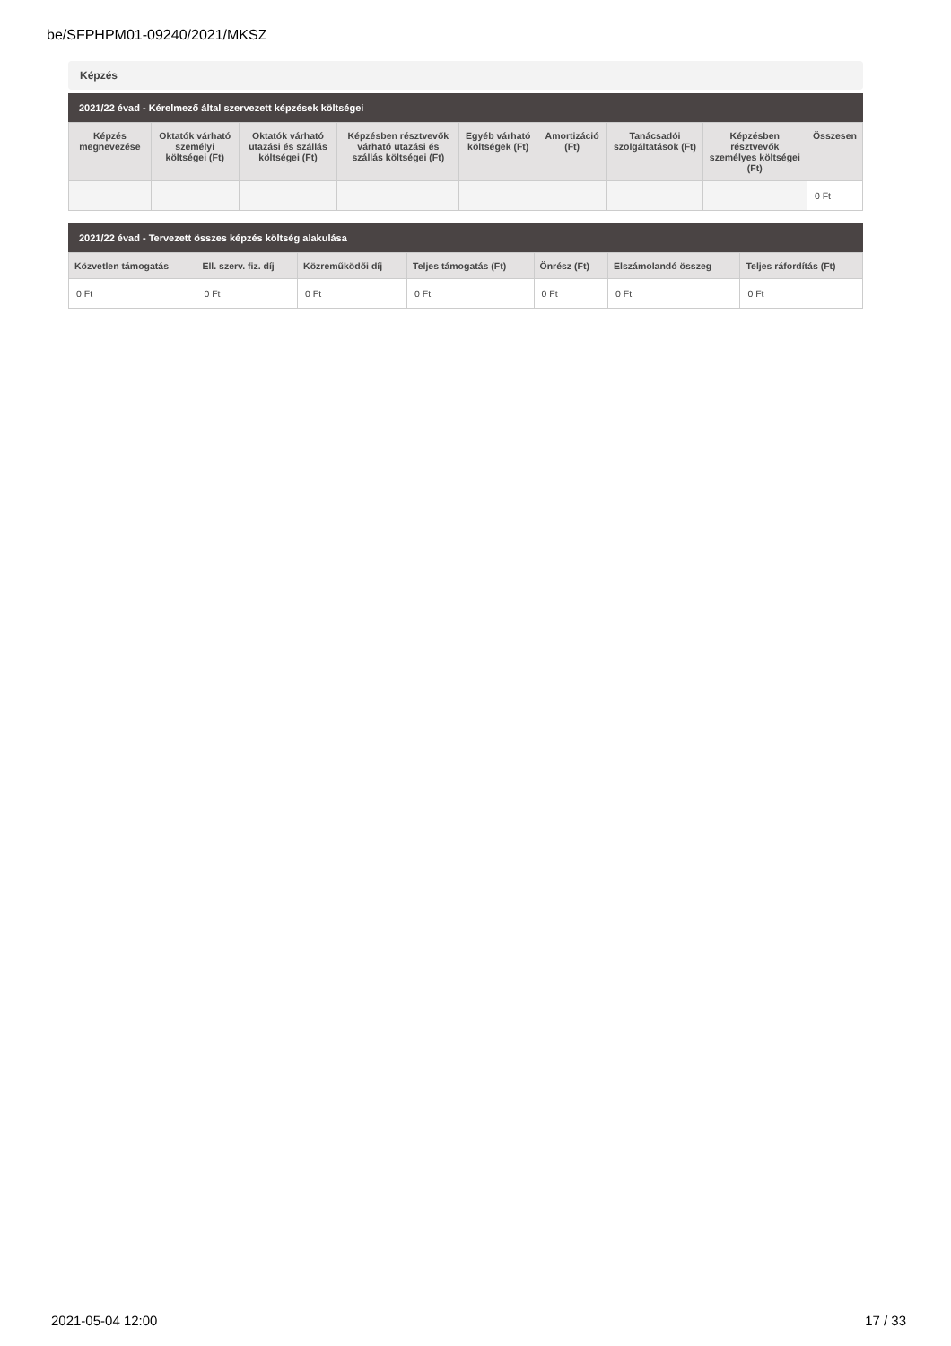be/SFPHPM01-09240/2021/MKSZ
Képzés
2021/22 évad - Kérelmező által szervezett képzések költségei
| Képzés megnevezése | Oktatók várható személyi költségei (Ft) | Oktatók várható utazási és szállás költségei (Ft) | Képzésben résztvevők várható utazási és szállás költségei (Ft) | Egyéb várható költségek (Ft) | Amortizáció (Ft) | Tanácsadói szolgáltatások (Ft) | Képzésben résztvevők személyes költségei (Ft) | Összesen |
| --- | --- | --- | --- | --- | --- | --- | --- | --- |
| | | | | | | | | 0 Ft |
2021/22 évad - Tervezett összes képzés költség alakulása
| Közvetlen támogatás | Ell. szerv. fiz. díj | Közreműködői díj | Teljes támogatás (Ft) | Önrész (Ft) | Elszámolandó összeg | Teljes ráfordítás (Ft) |
| --- | --- | --- | --- | --- | --- | --- |
| 0 Ft | 0 Ft | 0 Ft | 0 Ft | 0 Ft | 0 Ft | 0 Ft |
2021-05-04 12:00 17 / 33